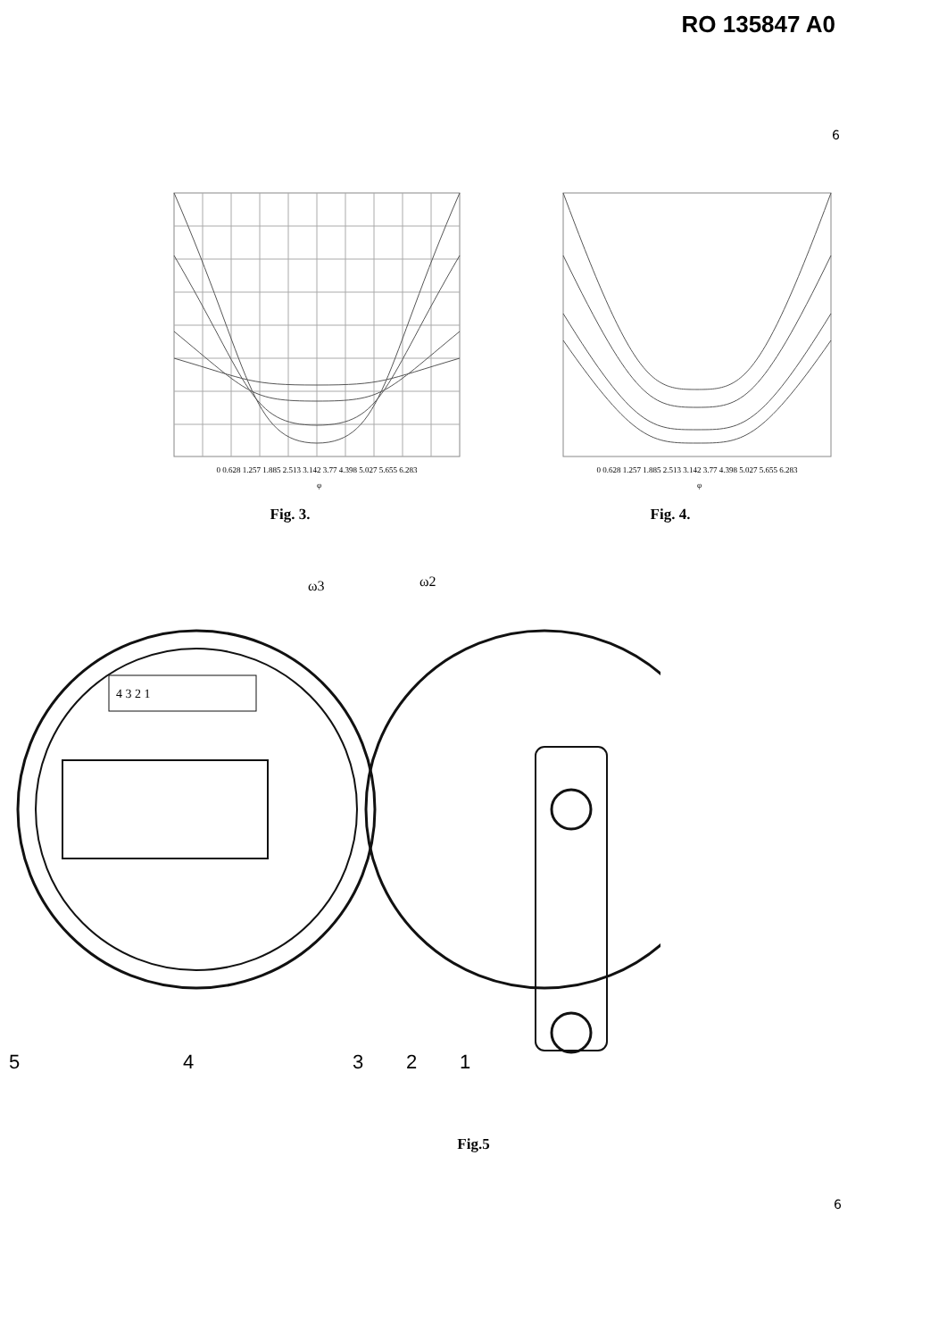RO 135847 A0
6
0 0.628 1.257 1.885 2.513 3.142 3.77 4.398 5.027 5.655 6.283
φ
Fig. 3.
0 0.628 1.257 1.885 2.513 3.142 3.77 4.398 5.027 5.655 6.283
φ
Fig. 4.
ω3
ω2
4 3 2 1
5
4
3
2
1
Fig.5
6